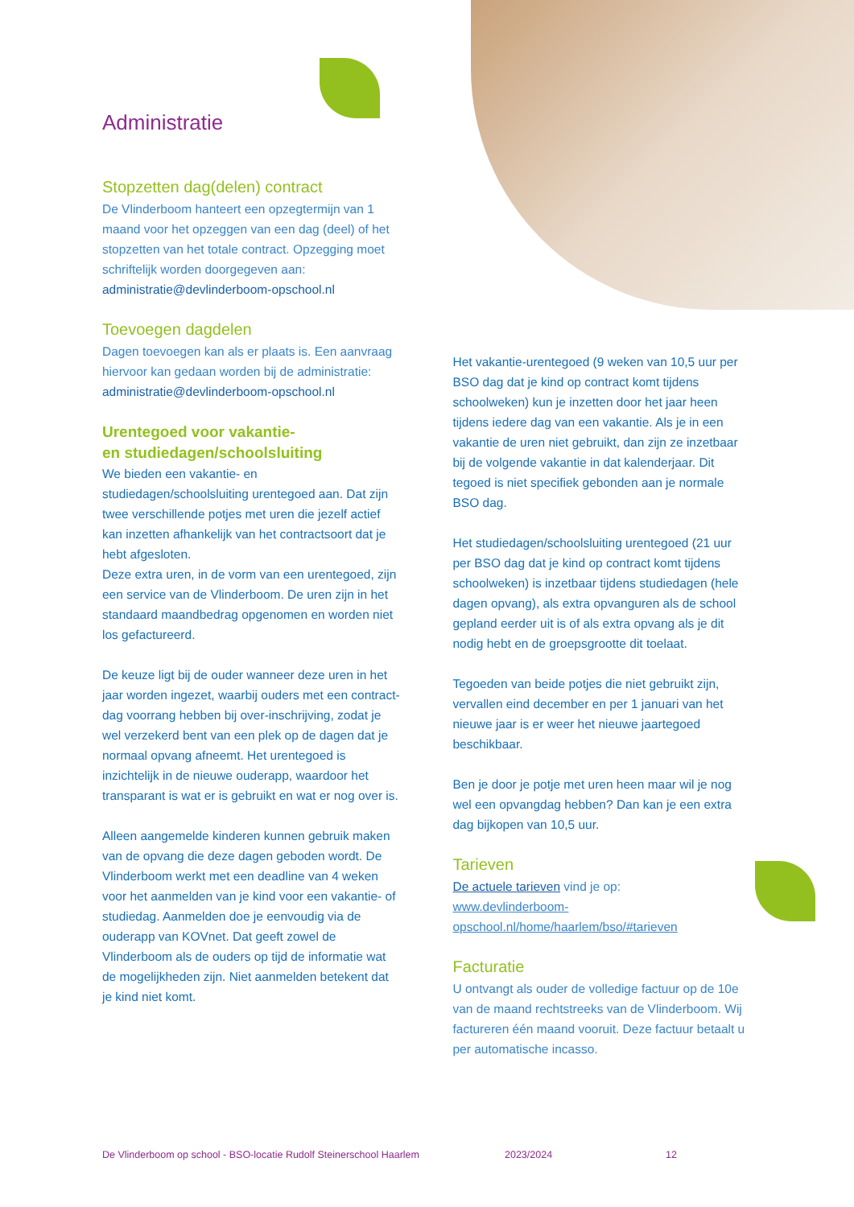Administratie
Stopzetten dag(delen) contract
De Vlinderboom hanteert een opzegtermijn van 1 maand voor het opzeggen van een dag (deel) of het stopzetten van het totale contract. Opzegging moet schriftelijk worden doorgegeven aan: administratie@devlinderboom-opschool.nl
Toevoegen dagdelen
Dagen toevoegen kan als er plaats is. Een aanvraag hiervoor kan gedaan worden bij de administratie: administratie@devlinderboom-opschool.nl
Urentegoed voor vakantie-
en studiedagen/schoolsluiting
We bieden een vakantie- en studiedagen/schoolsluiting urentegoed aan. Dat zijn twee verschillende potjes met uren die jezelf actief kan inzetten afhankelijk van het contractsoort dat je hebt afgesloten.
Deze extra uren, in de vorm van een urentegoed, zijn een service van de Vlinderboom. De uren zijn in het standaard maandbedrag opgenomen en worden niet los gefactureerd.
De keuze ligt bij de ouder wanneer deze uren in het jaar worden ingezet, waarbij ouders met een contract-dag voorrang hebben bij over-inschrijving, zodat je wel verzekerd bent van een plek op de dagen dat je normaal opvang afneemt. Het urentegoed is inzichtelijk in de nieuwe ouderapp, waardoor het transparant is wat er is gebruikt en wat er nog over is.
Alleen aangemelde kinderen kunnen gebruik maken van de opvang die deze dagen geboden wordt. De Vlinderboom werkt met een deadline van 4 weken voor het aanmelden van je kind voor een vakantie- of studiedag. Aanmelden doe je eenvoudig via de ouderapp van KOVnet. Dat geeft zowel de Vlinderboom als de ouders op tijd de informatie wat de mogelijkheden zijn. Niet aanmelden betekent dat je kind niet komt.
Het vakantie-urentegoed (9 weken van 10,5 uur per BSO dag dat je kind op contract komt tijdens schoolweken) kun je inzetten door het jaar heen tijdens iedere dag van een vakantie. Als je in een vakantie de uren niet gebruikt, dan zijn ze inzetbaar bij de volgende vakantie in dat kalenderjaar. Dit tegoed is niet specifiek gebonden aan je normale BSO dag.
Het studiedagen/schoolsluiting urentegoed (21 uur per BSO dag dat je kind op contract komt tijdens schoolweken) is inzetbaar tijdens studiedagen (hele dagen opvang), als extra opvanguren als de school gepland eerder uit is of als extra opvang als je dit nodig hebt en de groepsgrootte dit toelaat.
Tegoeden van beide potjes die niet gebruikt zijn, vervallen eind december en per 1 januari van het nieuwe jaar is er weer het nieuwe jaartegoed beschikbaar.
Ben je door je potje met uren heen maar wil je nog wel een opvangdag hebben? Dan kan je een extra dag bijkopen van 10,5 uur.
Tarieven
De actuele tarieven vind je op:
www.devlinderboom-
opschool.nl/home/haarlem/bso/#tarieven
Facturatie
U ontvangt als ouder de volledige factuur op de 10e van de maand rechtstreeks van de Vlinderboom. Wij factureren één maand vooruit. Deze factuur betaalt u per automatische incasso.
De Vlinderboom op school - BSO-locatie Rudolf Steinerschool Haarlem 2023/2024 12